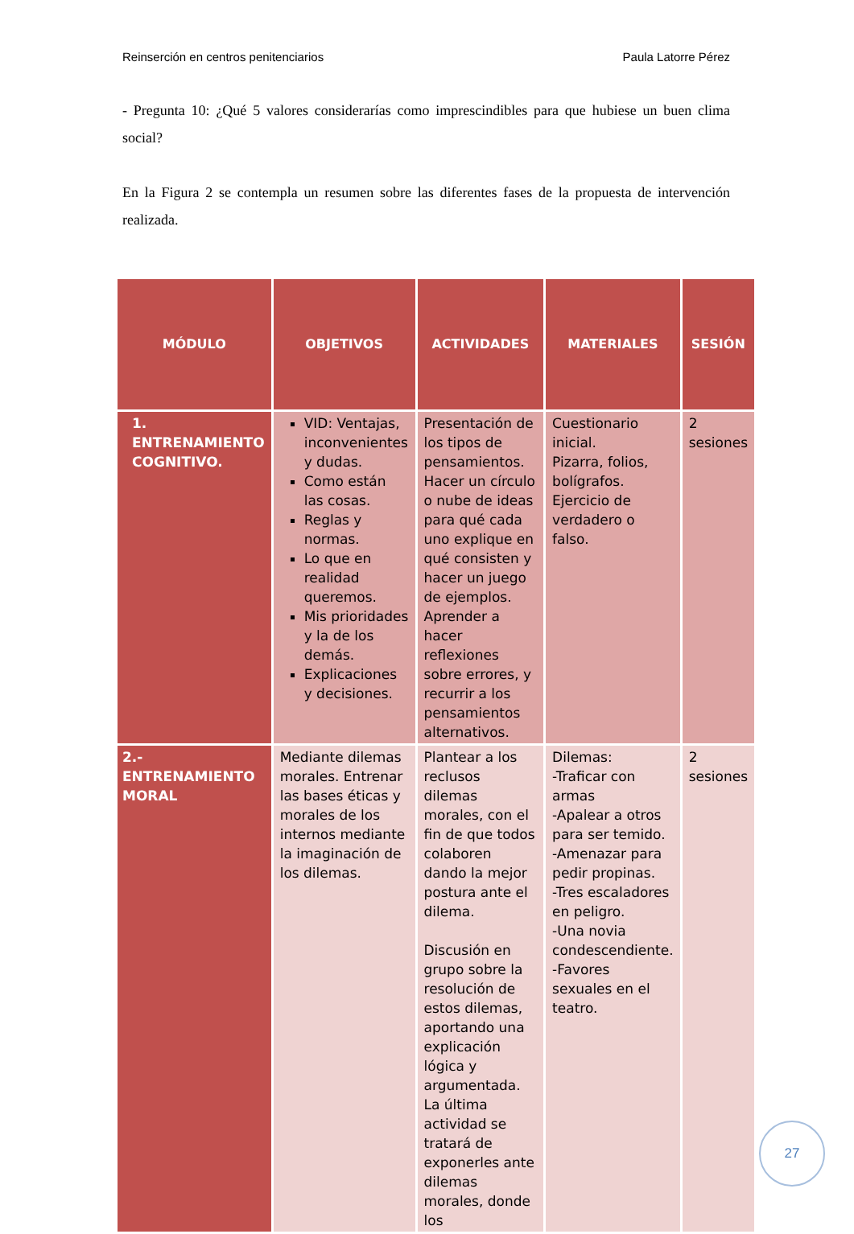Reinserción en centros penitenciarios Paula Latorre Pérez
- Pregunta 10: ¿Qué 5 valores considerarías como imprescindibles para que hubiese un buen clima social?
En la Figura 2 se contempla un resumen sobre las diferentes fases de la propuesta de intervención realizada.
| MÓDULO | OBJETIVOS | ACTIVIDADES | MATERIALES | SESIÓN |
| --- | --- | --- | --- | --- |
| 1. ENTRENAMIENTO COGNITIVO. | VID: Ventajas, inconvenientes y dudas. Como están las cosas. Reglas y normas. Lo que en realidad queremos. Mis prioridades y la de los demás. Explicaciones y decisiones. | Presentación de los tipos de pensamientos. Hacer un círculo o nube de ideas para qué cada uno explique en qué consisten y hacer un juego de ejemplos. Aprender a hacer reflexiones sobre errores, y recurrir a los pensamientos alternativos. | Cuestionario inicial. Pizarra, folios, bolígrafos. Ejercicio de verdadero o falso. | 2 sesiones |
| 2.-ENTRENAMIENTO MORAL | Mediante dilemas morales. Entrenar las bases éticas y morales de los internos mediante la imaginación de los dilemas. | Plantear a los reclusos dilemas morales, con el fin de que todos colaboren dando la mejor postura ante el dilema. Discusión en grupo sobre la resolución de estos dilemas, aportando una explicación lógica y argumentada. La última actividad se tratará de exponerles ante dilemas morales, donde los | Dilemas: -Traficar con armas -Apalear a otros para ser temido. -Amenazar para pedir propinas. -Tres escaladores en peligro. -Una novia condescendiente. -Favores sexuales en el teatro. | 2 sesiones |
27